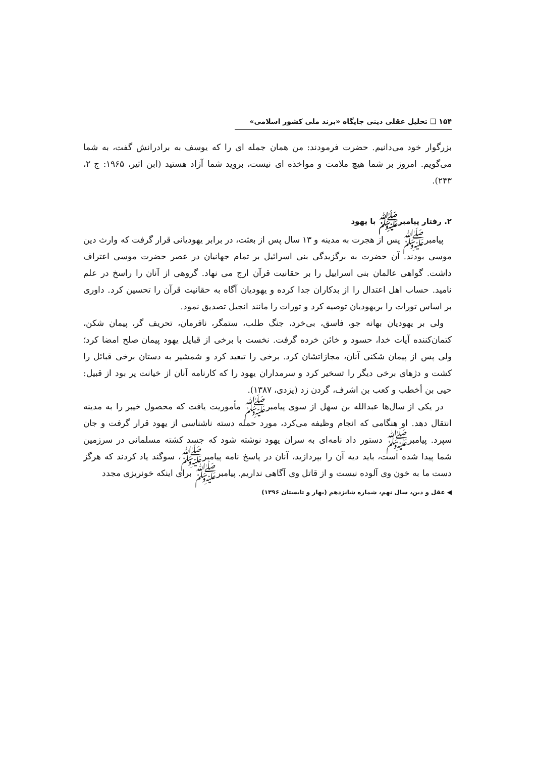۱۵۴ ❑ تحلیل عقلی دینی جایگاه «برند ملی کشور اسلامی»
بزرگوار خود می‌دانیم. حضرت فرمودند: من همان جمله ای را که یوسف به برادرانش گفت، به شما می‌گویم. امروز بر شما هیچ ملامت و مواخذه ای نیست، بروید شما آزاد هستید (ابن اثیر، ۱۹۶۵: ج ۲، ۲۴۳).
۲. رفتار پیامبرﷺ با یهود
پیامبرﷺ پس از هجرت به مدینه و ۱۳ سال پس از بعثت، در برابر یهودیانی قرار گرفت که وارث دین موسی بودند. آن حضرت به برگزیدگی بنی اسرائیل بر تمام جهانیان در عصر حضرت موسی اعتراف داشت. گواهی عالمان بنی اسراییل را بر حقانیت قرآن ارج می نهاد. گروهی از آنان را راسخ در علم نامید. حساب اهل اعتدال را از بدکاران جدا کرده و یهودیان آگاه به حقانیت قرآن را تحسین کرد. داوری بر اساس تورات را بریهودیان توصیه کرد و تورات را مانند انجیل تصدیق نمود.
ولی بر یهودیان بهانه جو، فاسق، بی‌خرد، جنگ طلب، ستمگر، نافرمان، تحریف گر، پیمان شکن، کتمان‌کننده آیات خدا، حسود و خائن خرده گرفت. نخست با برخی از قبایل یهود پیمان صلح امضا کرد؛ ولی پس از پیمان شکنی آنان، مجازاتشان کرد. برخی را تبعید کرد و شمشیر به دستان برخی قبائل را کشت و دژهای برخی دیگر را تسخیر کرد و سرمداران یهود را که کارنامه آنان از خیانت پر بود از قبیل: حیی بن أخطب و کعب بن اشرف، گردن زد (یزدی، ۱۳۸۷).
در یکی از سال‌ها عبدالله بن سهل از سوی پیامبرﷺ مأموریت یافت که محصول خیبر را به مدینه انتقال دهد. او هنگامی که انجام وظیفه می‌کرد، مورد حمله دسته ناشناسی از یهود قرار گرفت و جان سپرد. پیامبرﷺ دستور داد نامه‌ای به سران یهود نوشته شود که جسد کشته مسلمانی در سرزمین شما پیدا شده است، باید دیه آن را بپردازید، آنان در پاسخ نامه پیامبرﷺ، سوگند یاد کردند که هرگز دست ما به خون وی آلوده نیست و از قاتل وی آگاهی نداریم. پیامبرﷺ برای اینکه خونریزی مجدد
◀ عقل و دین، سال نهم، شماره شانزدهم (بهار و تابستان ۱۳۹۶)